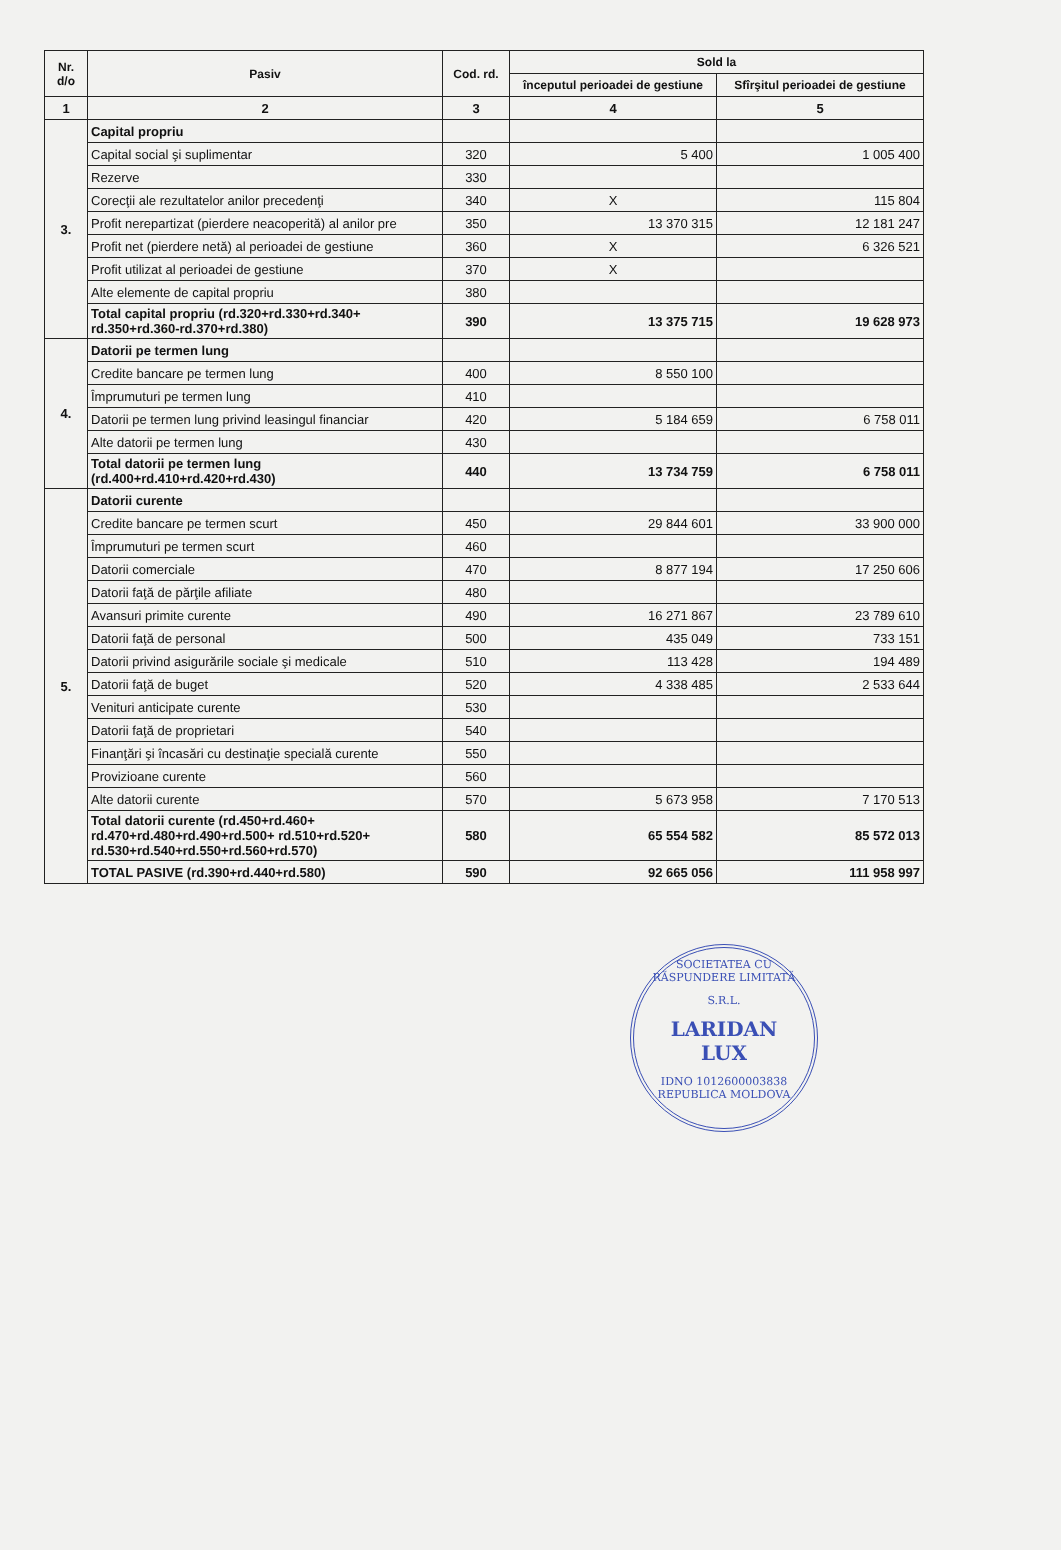| Nr. d/o | Pasiv | Cod. rd. | Sold la | |
| --- | --- | --- | --- | --- |
| | | | începutul perioadei de gestiune | Sfîrşitul perioadei de gestiune |
| 1 | 2 | 3 | 4 | 5 |
| 3. | Capital propriu | | | |
| | Capital social şi suplimentar | 320 | 5 400 | 1 005 400 |
| | Rezerve | 330 | | |
| | Corecţii ale rezultatelor anilor precedenţi | 340 | X | 115 804 |
| | Profit nerepartizat (pierdere neacoperită) al anilor pre | 350 | 13 370 315 | 12 181 247 |
| | Profit net (pierdere netă) al perioadei de gestiune | 360 | X | 6 326 521 |
| | Profit utilizat al perioadei de gestiune | 370 | X | |
| | Alte elemente de capital propriu | 380 | | |
| | Total capital propriu (rd.320+rd.330+rd.340+ rd.350+rd.360-rd.370+rd.380) | 390 | 13 375 715 | 19 628 973 |
| 4. | Datorii pe termen lung | | | |
| | Credite bancare pe termen lung | 400 | 8 550 100 | |
| | Împrumuturi pe termen lung | 410 | | |
| | Datorii pe termen lung privind leasingul financiar | 420 | 5 184 659 | 6 758 011 |
| | Alte datorii pe termen lung | 430 | | |
| | Total datorii pe termen lung (rd.400+rd.410+rd.420+rd.430) | 440 | 13 734 759 | 6 758 011 |
| 5. | Datorii curente | | | |
| | Credite bancare pe termen scurt | 450 | 29 844 601 | 33 900 000 |
| | Împrumuturi pe termen scurt | 460 | | |
| | Datorii comerciale | 470 | 8 877 194 | 17 250 606 |
| | Datorii faţă de părţile afiliate | 480 | | |
| | Avansuri primite curente | 490 | 16 271 867 | 23 789 610 |
| | Datorii faţă de personal | 500 | 435 049 | 733 151 |
| | Datorii privind asigurările sociale şi medicale | 510 | 113 428 | 194 489 |
| | Datorii faţă de buget | 520 | 4 338 485 | 2 533 644 |
| | Venituri anticipate curente | 530 | | |
| | Datorii faţă de proprietari | 540 | | |
| | Finanţări şi încasări cu destinaţie specială curente | 550 | | |
| | Provizioane curente | 560 | | |
| | Alte datorii curente | 570 | 5 673 958 | 7 170 513 |
| | Total datorii curente (rd.450+rd.460+ rd.470+rd.480+rd.490+rd.500+ rd.510+rd.520+ rd.530+rd.540+rd.550+rd.560+rd.570) | 580 | 65 554 582 | 85 572 013 |
| | TOTAL PASIVE (rd.390+rd.440+rd.580) | 590 | 92 665 056 | 111 958 997 |
SOCIETATEA CU RĂSPUNDERE LIMITATĂ
S.R.L.
LARIDAN
LUX
IDNO 1012600003838
REPUBLICA MOLDOVA